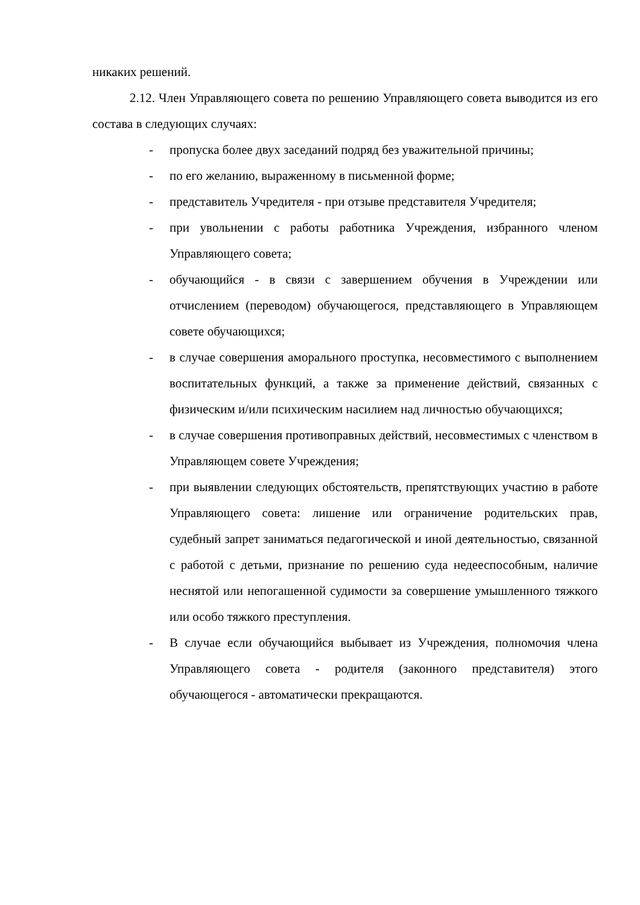никаких решений.
2.12. Член Управляющего совета по решению Управляющего совета выводится из его состава в следующих случаях:
- пропуска более двух заседаний подряд без уважительной причины;
- по его желанию, выраженному в письменной форме;
- представитель Учредителя - при отзыве представителя Учредителя;
- при увольнении с работы работника Учреждения, избранного членом Управляющего совета;
- обучающийся - в связи с завершением обучения в Учреждении или отчислением (переводом) обучающегося, представляющего в Управляющем совете обучающихся;
- в случае совершения аморального проступка, несовместимого с выполнением воспитательных функций, а также за применение действий, связанных с физическим и/или психическим насилием над личностью обучающихся;
- в случае совершения противоправных действий, несовместимых с членством в Управляющем совете Учреждения;
- при выявлении следующих обстоятельств, препятствующих участию в работе Управляющего совета: лишение или ограничение родительских прав, судебный запрет заниматься педагогической и иной деятельностью, связанной с работой с детьми, признание по решению суда недееспособным, наличие неснятой или непогашенной судимости за совершение умышленного тяжкого или особо тяжкого преступления.
- В случае если обучающийся выбывает из Учреждения, полномочия члена Управляющего совета - родителя (законного представителя) этого обучающегося - автоматически прекращаются.